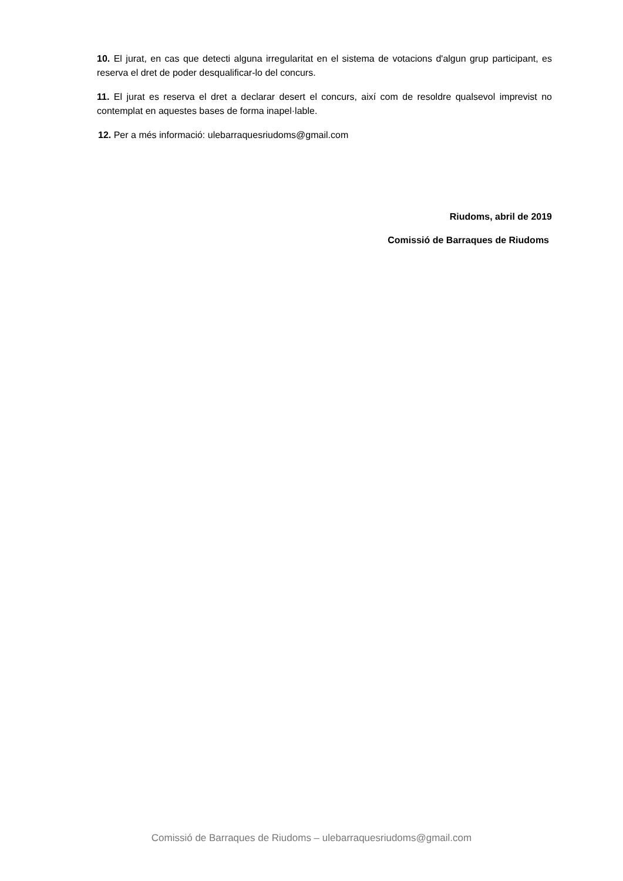10. El jurat, en cas que detecti alguna irregularitat en el sistema de votacions d'algun grup participant, es reserva el dret de poder desqualificar-lo del concurs.
11. El jurat es reserva el dret a declarar desert el concurs, així com de resoldre qualsevol imprevist no contemplat en aquestes bases de forma inapel·lable.
12. Per a més informació: ulebarraquesriudoms@gmail.com
Riudoms, abril de 2019
Comissió de Barraques de Riudoms
Comissió de Barraques de Riudoms – ulebarraquesriudoms@gmail.com